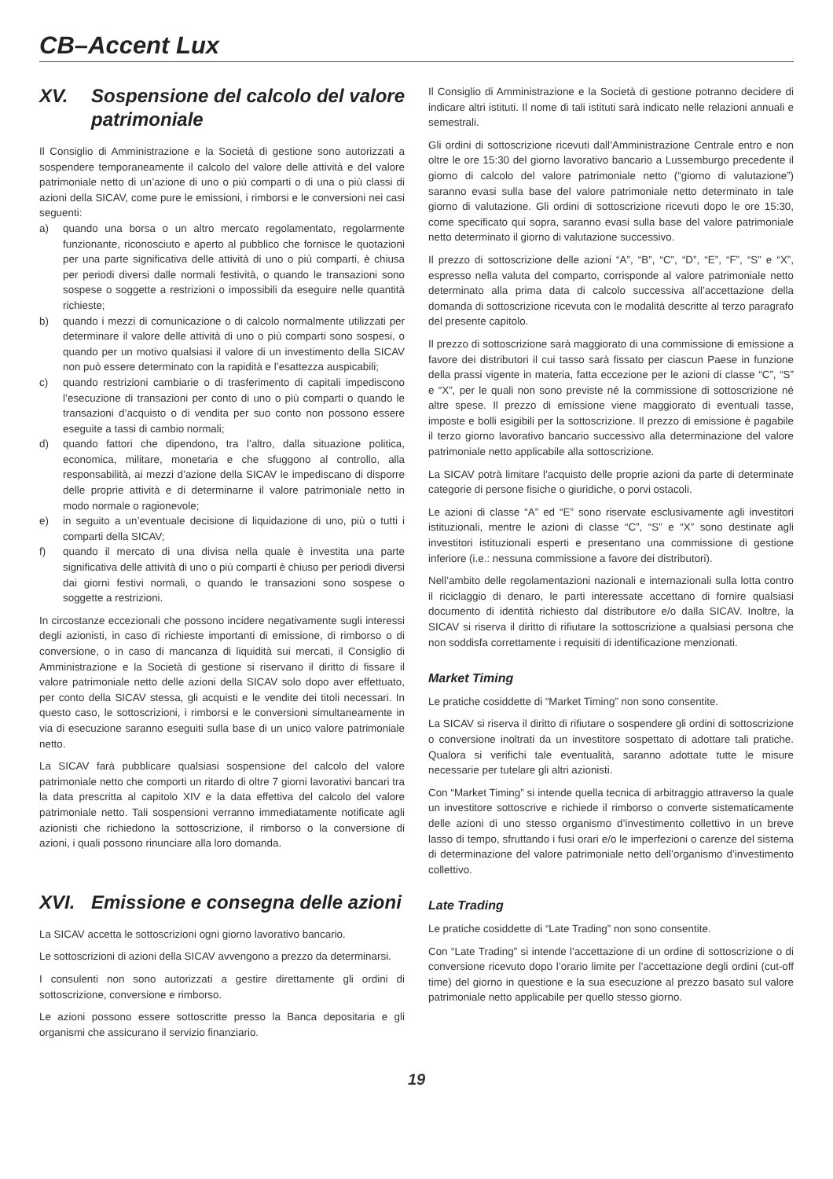CB–Accent Lux
XV. Sospensione del calcolo del valore patrimoniale
Il Consiglio di Amministrazione e la Società di gestione sono autorizzati a sospendere temporaneamente il calcolo del valore delle attività e del valore patrimoniale netto di un’azione di uno o più comparti o di una o più classi di azioni della SICAV, come pure le emissioni, i rimborsi e le conversioni nei casi seguenti:
a) quando una borsa o un altro mercato regolamentato, regolarmente funzionante, riconosciuto e aperto al pubblico che fornisce le quotazioni per una parte significativa delle attività di uno o più comparti, è chiusa per periodi diversi dalle normali festività, o quando le transazioni sono sospese o soggette a restrizioni o impossibili da eseguire nelle quantità richieste;
b) quando i mezzi di comunicazione o di calcolo normalmente utilizzati per determinare il valore delle attività di uno o più comparti sono sospesi, o quando per un motivo qualsiasi il valore di un investimento della SICAV non può essere determinato con la rapidità e l’esattezza auspicabili;
c) quando restrizioni cambiarie o di trasferimento di capitali impediscono l’esecuzione di transazioni per conto di uno o più comparti o quando le transazioni d’acquisto o di vendita per suo conto non possono essere eseguite a tassi di cambio normali;
d) quando fattori che dipendono, tra l’altro, dalla situazione politica, economica, militare, monetaria e che sfuggono al controllo, alla responsabilità, ai mezzi d’azione della SICAV le impediscano di disporre delle proprie attività e di determinarne il valore patrimoniale netto in modo normale o ragionevole;
e) in seguito a un’eventuale decisione di liquidazione di uno, più o tutti i comparti della SICAV;
f) quando il mercato di una divisa nella quale è investita una parte significativa delle attività di uno o più comparti è chiuso per periodi diversi dai giorni festivi normali, o quando le transazioni sono sospese o soggette a restrizioni.
In circostanze eccezionali che possono incidere negativamente sugli interessi degli azionisti, in caso di richieste importanti di emissione, di rimborso o di conversione, o in caso di mancanza di liquidità sui mercati, il Consiglio di Amministrazione e la Società di gestione si riservano il diritto di fissare il valore patrimoniale netto delle azioni della SICAV solo dopo aver effettuato, per conto della SICAV stessa, gli acquisti e le vendite dei titoli necessari. In questo caso, le sottoscrizioni, i rimborsi e le conversioni simultaneamente in via di esecuzione saranno eseguiti sulla base di un unico valore patrimoniale netto.
La SICAV farà pubblicare qualsiasi sospensione del calcolo del valore patrimoniale netto che comporti un ritardo di oltre 7 giorni lavorativi bancari tra la data prescritta al capitolo XIV e la data effettiva del calcolo del valore patrimoniale netto. Tali sospensioni verranno immediatamente notificate agli azionisti che richiedono la sottoscrizione, il rimborso o la conversione di azioni, i quali possono rinunciare alla loro domanda.
XVI. Emissione e consegna delle azioni
La SICAV accetta le sottoscrizioni ogni giorno lavorativo bancario.
Le sottoscrizioni di azioni della SICAV avvengono a prezzo da determinarsi.
I consulenti non sono autorizzati a gestire direttamente gli ordini di sottoscrizione, conversione e rimborso.
Le azioni possono essere sottoscritte presso la Banca depositaria e gli organismi che assicurano il servizio finanziario.
Il Consiglio di Amministrazione e la Società di gestione potranno decidere di indicare altri istituti. Il nome di tali istituti sarà indicato nelle relazioni annuali e semestrali.
Gli ordini di sottoscrizione ricevuti dall’Amministrazione Centrale entro e non oltre le ore 15:30 del giorno lavorativo bancario a Lussemburgo precedente il giorno di calcolo del valore patrimoniale netto (“giorno di valutazione”) saranno evasi sulla base del valore patrimoniale netto determinato in tale giorno di valutazione. Gli ordini di sottoscrizione ricevuti dopo le ore 15:30, come specificato qui sopra, saranno evasi sulla base del valore patrimoniale netto determinato il giorno di valutazione successivo.
Il prezzo di sottoscrizione delle azioni “A”, “B”, “C”, “D”, “E”, “F”, “S” e “X”, espresso nella valuta del comparto, corrisponde al valore patrimoniale netto determinato alla prima data di calcolo successiva all’accettazione della domanda di sottoscrizione ricevuta con le modalità descritte al terzo paragrafo del presente capitolo.
Il prezzo di sottoscrizione sarà maggiorato di una commissione di emissione a favore dei distributori il cui tasso sarà fissato per ciascun Paese in funzione della prassi vigente in materia, fatta eccezione per le azioni di classe “C”, “S” e “X”, per le quali non sono previste né la commissione di sottoscrizione né altre spese. Il prezzo di emissione viene maggiorato di eventuali tasse, imposte e bolli esigibili per la sottoscrizione. Il prezzo di emissione è pagabile il terzo giorno lavorativo bancario successivo alla determinazione del valore patrimoniale netto applicabile alla sottoscrizione.
La SICAV potrà limitare l’acquisto delle proprie azioni da parte di determinate categorie di persone fisiche o giuridiche, o porvi ostacoli.
Le azioni di classe “A” ed “E” sono riservate esclusivamente agli investitori istituzionali, mentre le azioni di classe “C”, “S” e “X” sono destinate agli investitori istituzionali esperti e presentano una commissione di gestione inferiore (i.e.: nessuna commissione a favore dei distributori).
Nell’ambito delle regolamentazioni nazionali e internazionali sulla lotta contro il riciclaggio di denaro, le parti interessate accettano di fornire qualsiasi documento di identità richiesto dal distributore e/o dalla SICAV. Inoltre, la SICAV si riserva il diritto di rifiutare la sottoscrizione a qualsiasi persona che non soddisfa correttamente i requisiti di identificazione menzionati.
Market Timing
Le pratiche cosiddette di “Market Timing” non sono consentite.
La SICAV si riserva il diritto di rifiutare o sospendere gli ordini di sottoscrizione o conversione inoltrati da un investitore sospettato di adottare tali pratiche. Qualora si verifichi tale eventualità, saranno adottate tutte le misure necessarie per tutelare gli altri azionisti.
Con “Market Timing” si intende quella tecnica di arbitraggio attraverso la quale un investitore sottoscrive e richiede il rimborso o converte sistematicamente delle azioni di uno stesso organismo d’investimento collettivo in un breve lasso di tempo, sfruttando i fusi orari e/o le imperfezioni o carenze del sistema di determinazione del valore patrimoniale netto dell’organismo d’investimento collettivo.
Late Trading
Le pratiche cosiddette di “Late Trading” non sono consentite.
Con “Late Trading” si intende l’accettazione di un ordine di sottoscrizione o di conversione ricevuto dopo l’orario limite per l’accettazione degli ordini (cut-off time) del giorno in questione e la sua esecuzione al prezzo basato sul valore patrimoniale netto applicabile per quello stesso giorno.
19